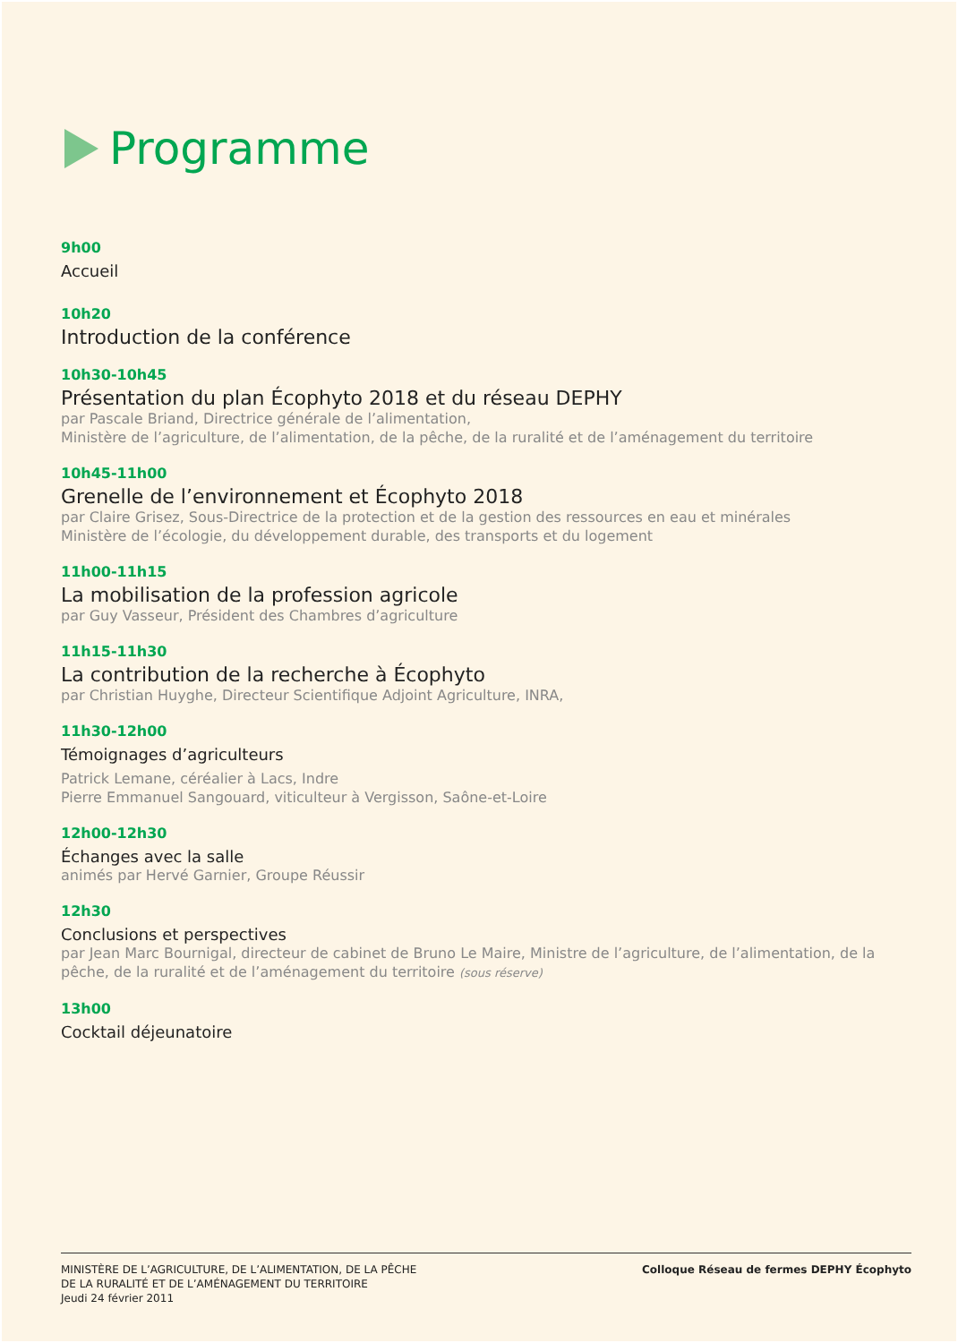Programme
9h00
Accueil
10h20
Introduction de la conférence
10h30-10h45
Présentation du plan Écophyto 2018 et du réseau DEPHY
par Pascale Briand, Directrice générale de l’alimentation,
Ministère de l’agriculture, de l’alimentation, de la pêche, de la ruralité et de l’aménagement du territoire
10h45-11h00
Grenelle de l’environnement et Écophyto 2018
par Claire Grisez, Sous-Directrice de la protection et de la gestion des ressources en eau et minérales
Ministère de l’écologie, du développement durable, des transports et du logement
11h00-11h15
La mobilisation de la profession agricole
par Guy Vasseur, Président des Chambres d’agriculture
11h15-11h30
La contribution de la recherche à Écophyto
par Christian Huyghe, Directeur Scientifique Adjoint Agriculture, INRA,
11h30-12h00
Témoignages d’agriculteurs
Patrick Lemane, céréalier à Lacs, Indre
Pierre Emmanuel Sangouard, viticulteur à Vergisson, Saône-et-Loire
12h00-12h30
Échanges avec la salle
animés par Hervé Garnier, Groupe Réussir
12h30
Conclusions et perspectives
par Jean Marc Bournigal, directeur de cabinet de Bruno Le Maire, Ministre de l’agriculture, de l’alimentation, de la pêche, de la ruralité et de l’aménagement du territoire (sous réserve)
13h00
Cocktail déjeunatoire
MINISTÈRE DE L’AGRICULTURE, DE L’ALIMENTATION, DE LA PÊCHE
DE LA RURALITÉ ET DE L’AMÉNAGEMENT DU TERRITOIRE
Jeudi 24 février 2011
Colloque Réseau de fermes DEPHY Écophyto